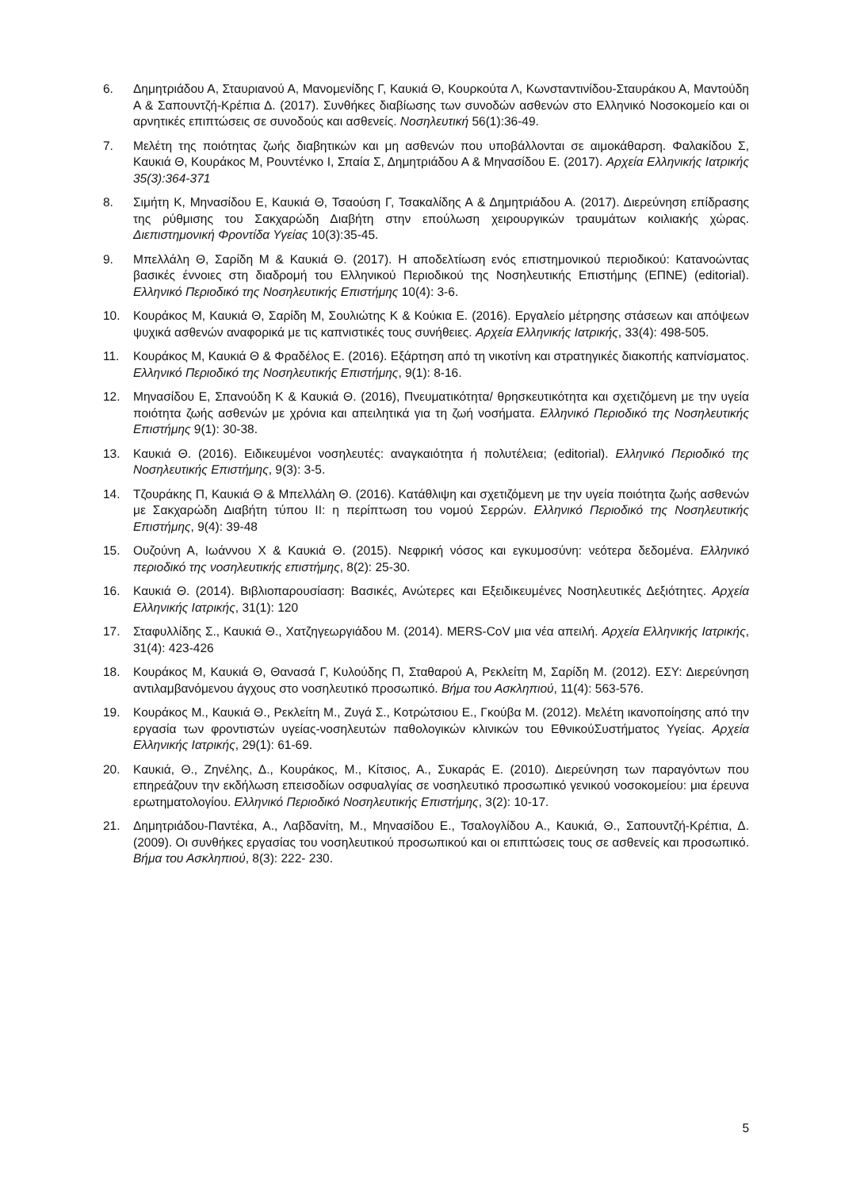6. Δημητριάδου Α, Σταυριανού Α, Μανομενίδης Γ, Καυκιά Θ, Κουρκούτα Λ, Κωνσταντινίδου-Σταυράκου Α, Μαντούδη Α & Σαπουντζή-Κρέπια Δ. (2017). Συνθήκες διαβίωσης των συνοδών ασθενών στο Ελληνικό Νοσοκομείο και οι αρνητικές επιπτώσεις σε συνοδούς και ασθενείς. Νοσηλευτική 56(1):36-49.
7. Μελέτη της ποιότητας ζωής διαβητικών και μη ασθενών που υποβάλλονται σε αιμοκάθαρση. Φαλακίδου Σ, Καυκιά Θ, Κουράκος Μ, Ρουντένκο Ι, Σπαία Σ, Δημητριάδου Α & Μηνασίδου Ε. (2017). Αρχεία Ελληνικής Ιατρικής 35(3):364-371
8. Σιμήτη Κ, Μηνασίδου Ε, Καυκιά Θ, Τσαούση Γ, Τσακαλίδης Α & Δημητριάδου Α. (2017). Διερεύνηση επίδρασης της ρύθμισης του Σακχαρώδη Διαβήτη στην επούλωση χειρουργικών τραυμάτων κοιλιακής χώρας. Διεπιστημονική Φροντίδα Υγείας 10(3):35-45.
9. Μπελλάλη Θ, Σαρίδη Μ & Καυκιά Θ. (2017). Η αποδελτίωση ενός επιστημονικού περιοδικού: Κατανοώντας βασικές έννοιες στη διαδρομή του Ελληνικού Περιοδικού της Νοσηλευτικής Επιστήμης (ΕΠΝΕ) (editorial). Ελληνικό Περιοδικό της Νοσηλευτικής Επιστήμης 10(4): 3-6.
10. Κουράκος Μ, Καυκιά Θ, Σαρίδη Μ, Σουλιώτης Κ & Κούκια Ε. (2016). Εργαλείο μέτρησης στάσεων και απόψεων ψυχικά ασθενών αναφορικά με τις καπνιστικές τους συνήθειες. Αρχεία Ελληνικής Ιατρικής, 33(4): 498-505.
11. Κουράκος Μ, Καυκιά Θ & Φραδέλος Ε. (2016). Εξάρτηση από τη νικοτίνη και στρατηγικές διακοπής καπνίσματος. Ελληνικό Περιοδικό της Νοσηλευτικής Επιστήμης, 9(1): 8-16.
12. Μηνασίδου Ε, Σπανούδη Κ & Καυκιά Θ. (2016), Πνευματικότητα/ θρησκευτικότητα και σχετιζόμενη με την υγεία ποιότητα ζωής ασθενών με χρόνια και απειλητικά για τη ζωή νοσήματα. Ελληνικό Περιοδικό της Νοσηλευτικής Επιστήμης 9(1): 30-38.
13. Καυκιά Θ. (2016). Ειδικευμένοι νοσηλευτές: αναγκαιότητα ή πολυτέλεια; (editorial). Ελληνικό Περιοδικό της Νοσηλευτικής Επιστήμης, 9(3): 3-5.
14. Τζουράκης Π, Καυκιά Θ & Μπελλάλη Θ. (2016). Κατάθλιψη και σχετιζόμενη με την υγεία ποιότητα ζωής ασθενών με Σακχαρώδη Διαβήτη τύπου ΙΙ: η περίπτωση του νομού Σερρών. Ελληνικό Περιοδικό της Νοσηλευτικής Επιστήμης, 9(4): 39-48
15. Ουζούνη Α, Ιωάννου Χ & Καυκιά Θ. (2015). Νεφρική νόσος και εγκυμοσύνη: νεότερα δεδομένα. Ελληνικό περιοδικό της νοσηλευτικής επιστήμης, 8(2): 25-30.
16. Καυκιά Θ. (2014). Βιβλιοπαρουσίαση: Βασικές, Ανώτερες και Εξειδικευμένες Νοσηλευτικές Δεξιότητες. Αρχεία Ελληνικής Ιατρικής, 31(1): 120
17. Σταφυλλίδης Σ., Καυκιά Θ., Χατζηγεωργιάδου Μ. (2014). MERS-CoV μια νέα απειλή. Αρχεία Ελληνικής Ιατρικής, 31(4): 423-426
18. Κουράκος Μ, Καυκιά Θ, Θανασά Γ, Κυλούδης Π, Σταθαρού Α, Ρεκλείτη Μ, Σαρίδη Μ. (2012). ΕΣΥ: Διερεύνηση αντιλαμβανόμενου άγχους στο νοσηλευτικό προσωπικό. Βήμα του Ασκληπιού, 11(4): 563-576.
19. Κουράκος Μ., Καυκιά Θ., Ρεκλείτη Μ., Ζυγά Σ., Κοτρώτσιου Ε., Γκούβα Μ. (2012). Μελέτη ικανοποίησης από την εργασία των φροντιστών υγείας-νοσηλευτών παθολογικών κλινικών του ΕθνικούΣυστήματος Υγείας. Αρχεία Ελληνικής Ιατρικής, 29(1): 61-69.
20. Καυκιά, Θ., Ζηνέλης, Δ., Κουράκος, Μ., Κίτσιος, Α., Συκαράς Ε. (2010). Διερεύνηση των παραγόντων που επηρεάζουν την εκδήλωση επεισοδίων οσφυαλγίας σε νοσηλευτικό προσωπικό γενικού νοσοκομείου: μια έρευνα ερωτηματολογίου. Ελληνικό Περιοδικό Νοσηλευτικής Επιστήμης, 3(2): 10-17.
21. Δημητριάδου-Παντέκα, Α., Λαβδανίτη, Μ., Μηνασίδου Ε., Τσαλογλίδου Α., Καυκιά, Θ., Σαπουντζή-Κρέπια, Δ. (2009). Οι συνθήκες εργασίας του νοσηλευτικού προσωπικού και οι επιπτώσεις τους σε ασθενείς και προσωπικό. Βήμα του Ασκληπιού, 8(3): 222- 230.
5